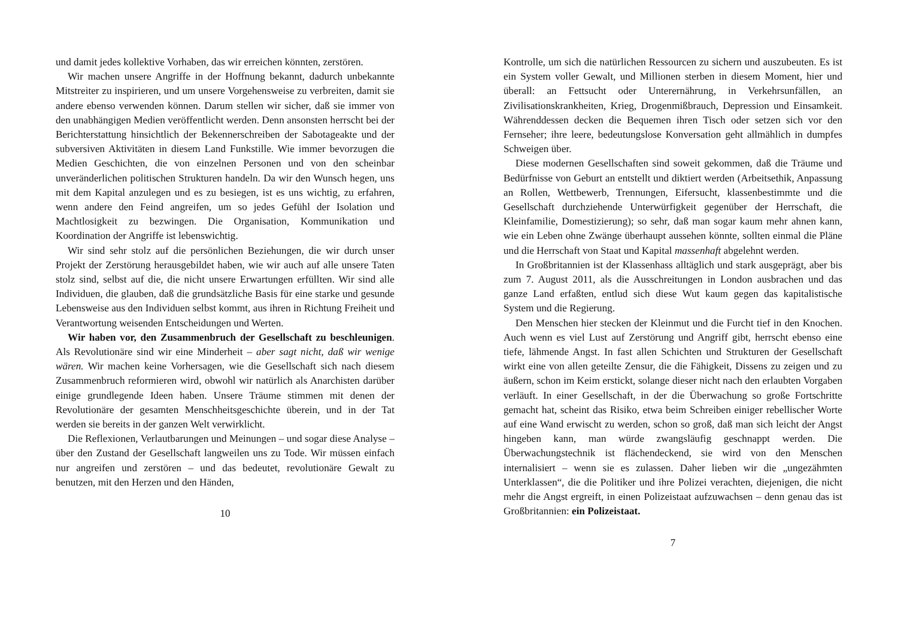und damit jedes kollektive Vorhaben, das wir erreichen könnten, zerstören.
Wir machen unsere Angriffe in der Hoffnung bekannt, dadurch unbekannte Mitstreiter zu inspirieren, und um unsere Vorgehensweise zu verbreiten, damit sie andere ebenso verwenden können. Darum stellen wir sicher, daß sie immer von den unabhängigen Medien veröffentlicht werden. Denn ansonsten herrscht bei der Berichterstattung hinsichtlich der Bekennerschreiben der Sabotageakte und der subversiven Aktivitäten in diesem Land Funkstille. Wie immer bevorzugen die Medien Geschichten, die von einzelnen Personen und von den scheinbar unveränderlichen politischen Strukturen handeln. Da wir den Wunsch hegen, uns mit dem Kapital anzulegen und es zu besiegen, ist es uns wichtig, zu erfahren, wenn andere den Feind angreifen, um so jedes Gefühl der Isolation und Machtlosigkeit zu bezwingen. Die Organisation, Kommunikation und Koordination der Angriffe ist lebenswichtig.
Wir sind sehr stolz auf die persönlichen Beziehungen, die wir durch unser Projekt der Zerstörung herausgebildet haben, wie wir auch auf alle unsere Taten stolz sind, selbst auf die, die nicht unsere Erwartungen erfüllten. Wir sind alle Individuen, die glauben, daß die grundsätzliche Basis für eine starke und gesunde Lebensweise aus den Individuen selbst kommt, aus ihren in Richtung Freiheit und Verantwortung weisenden Entscheidungen und Werten.
Wir haben vor, den Zusammenbruch der Gesellschaft zu beschleunigen. Als Revolutionäre sind wir eine Minderheit – aber sagt nicht, daß wir wenige wären. Wir machen keine Vorhersagen, wie die Gesellschaft sich nach diesem Zusammenbruch reformieren wird, obwohl wir natürlich als Anarchisten darüber einige grundlegende Ideen haben. Unsere Träume stimmen mit denen der Revolutionäre der gesamten Menschheitsgeschichte überein, und in der Tat werden sie bereits in der ganzen Welt verwirklicht.
Die Reflexionen, Verlautbarungen und Meinungen – und sogar diese Analyse – über den Zustand der Gesellschaft langweilen uns zu Tode. Wir müssen einfach nur angreifen und zerstören – und das bedeutet, revolutionäre Gewalt zu benutzen, mit den Herzen und den Händen,
10
Kontrolle, um sich die natürlichen Ressourcen zu sichern und auszubeuten. Es ist ein System voller Gewalt, und Millionen sterben in diesem Moment, hier und überall: an Fettsucht oder Unterernährung, in Verkehrsunfällen, an Zivilisationskrankheiten, Krieg, Drogenmißbrauch, Depression und Einsamkeit. Währenddessen decken die Bequemen ihren Tisch oder setzen sich vor den Fernseher; ihre leere, bedeutungslose Konversation geht allmählich in dumpfes Schweigen über.
Diese modernen Gesellschaften sind soweit gekommen, daß die Träume und Bedürfnisse von Geburt an entstellt und diktiert werden (Arbeitsethik, Anpassung an Rollen, Wettbewerb, Trennungen, Eifersucht, klassenbestimmte und die Gesellschaft durchziehende Unterwürfigkeit gegenüber der Herrschaft, die Kleinfamilie, Domestizierung); so sehr, daß man sogar kaum mehr ahnen kann, wie ein Leben ohne Zwänge überhaupt aussehen könnte, sollten einmal die Pläne und die Herrschaft von Staat und Kapital massenhaft abgelehnt werden.
In Großbritannien ist der Klassenhass alltäglich und stark ausgeprägt, aber bis zum 7. August 2011, als die Ausschreitungen in London ausbrachen und das ganze Land erfaßten, entlud sich diese Wut kaum gegen das kapitalistische System und die Regierung.
Den Menschen hier stecken der Kleinmut und die Furcht tief in den Knochen. Auch wenn es viel Lust auf Zerstörung und Angriff gibt, herrscht ebenso eine tiefe, lähmende Angst. In fast allen Schichten und Strukturen der Gesellschaft wirkt eine von allen geteilte Zensur, die die Fähigkeit, Dissens zu zeigen und zu äußern, schon im Keim erstickt, solange dieser nicht nach den erlaubten Vorgaben verläuft. In einer Gesellschaft, in der die Überwachung so große Fortschritte gemacht hat, scheint das Risiko, etwa beim Schreiben einiger rebellischer Worte auf eine Wand erwischt zu werden, schon so groß, daß man sich leicht der Angst hingeben kann, man würde zwangsläufig geschnappt werden. Die Überwachungstechnik ist flächendeckend, sie wird von den Menschen internalisiert – wenn sie es zulassen. Daher lieben wir die „ungezähmten Unterklassen“, die die Politiker und ihre Polizei verachten, diejenigen, die nicht mehr die Angst ergreift, in einen Polizeistaat aufzuwachsen – denn genau das ist Großbritannien: ein Polizeistaat.
7